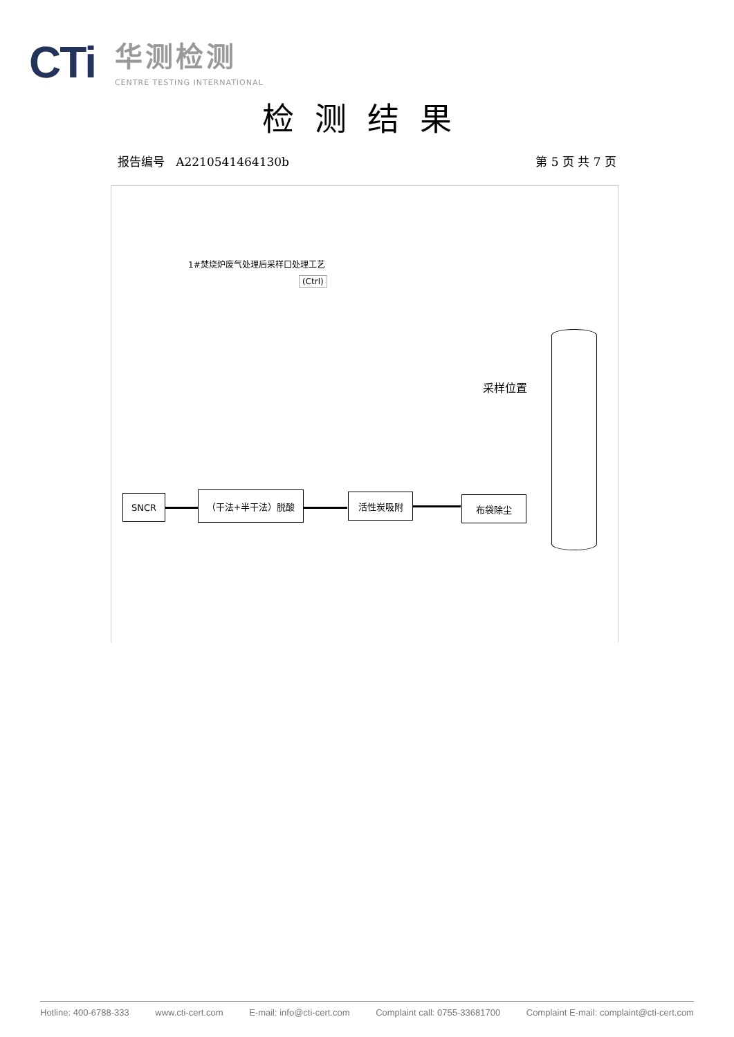CTi
华测检测
CENTRE TESTING INTERNATIONAL
检测结果
报告编号 A2210541464130b 第 5 页 共 7 页
1#焚烧炉废气处理后采样口处理工艺
(Ctrl)
采样位置
SNCR （干法+半干法）脱酸 活性炭吸附 布袋除尘
Hotline: 400-6788-333 www.cti-cert.com E-mail: info@cti-cert.com Complaint call: 0755-33681700 Complaint E-mail: complaint@cti-cert.com